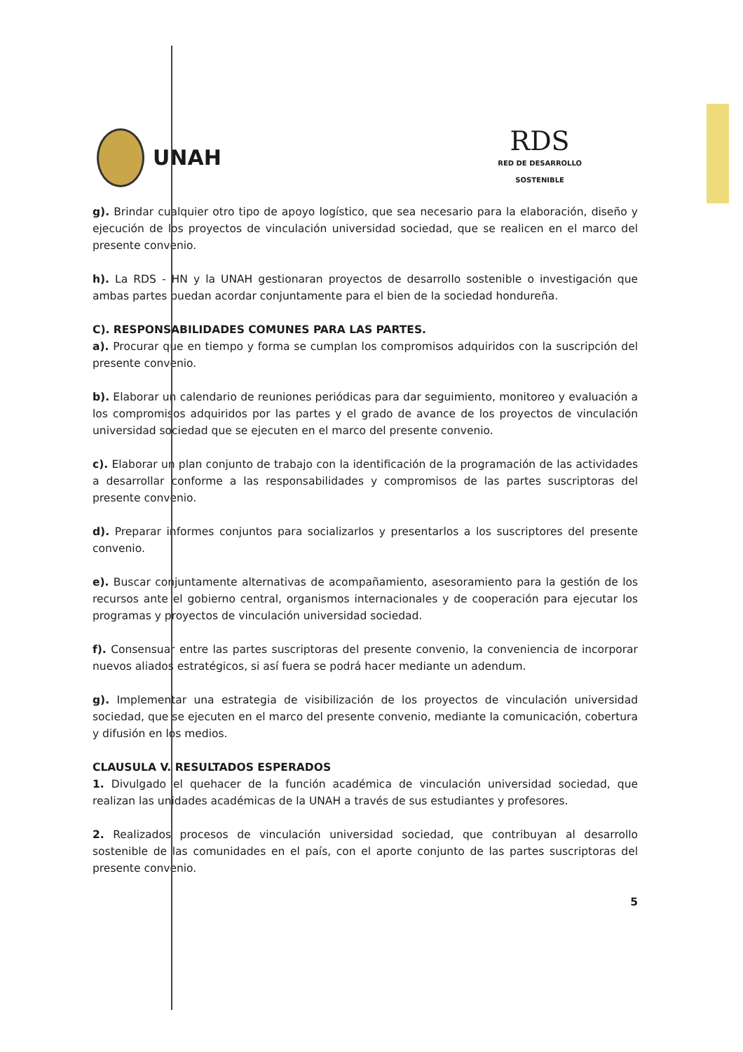UNAH
RDS
RED DE DESARROLLO
SOSTENIBLE
g). Brindar cualquier otro tipo de apoyo logístico, que sea necesario para la elaboración, diseño y ejecución de los proyectos de vinculación universidad sociedad, que se realicen en el marco del presente convenio.
h). La RDS - HN y la UNAH gestionaran proyectos de desarrollo sostenible o investigación que ambas partes puedan acordar conjuntamente para el bien de la sociedad hondureña.
C). RESPONSABILIDADES COMUNES PARA LAS PARTES.
a). Procurar que en tiempo y forma se cumplan los compromisos adquiridos con la suscripción del presente convenio.
b). Elaborar un calendario de reuniones periódicas para dar seguimiento, monitoreo y evaluación a los compromisos adquiridos por las partes y el grado de avance de los proyectos de vinculación universidad sociedad que se ejecuten en el marco del presente convenio.
c). Elaborar un plan conjunto de trabajo con la identificación de la programación de las actividades a desarrollar conforme a las responsabilidades y compromisos de las partes suscriptoras del presente convenio.
d). Preparar informes conjuntos para socializarlos y presentarlos a los suscriptores del presente convenio.
e). Buscar conjuntamente alternativas de acompañamiento, asesoramiento para la gestión de los recursos ante el gobierno central, organismos internacionales y de cooperación para ejecutar los programas y proyectos de vinculación universidad sociedad.
f). Consensuar entre las partes suscriptoras del presente convenio, la conveniencia de incorporar nuevos aliados estratégicos, si así fuera se podrá hacer mediante un adendum.
g). Implementar una estrategia de visibilización de los proyectos de vinculación universidad sociedad, que se ejecuten en el marco del presente convenio, mediante la comunicación, cobertura y difusión en los medios.
CLAUSULA V. RESULTADOS ESPERADOS
1. Divulgado el quehacer de la función académica de vinculación universidad sociedad, que realizan las unidades académicas de la UNAH a través de sus estudiantes y profesores.
2. Realizados procesos de vinculación universidad sociedad, que contribuyan al desarrollo sostenible de las comunidades en el país, con el aporte conjunto de las partes suscriptoras del presente convenio.
5